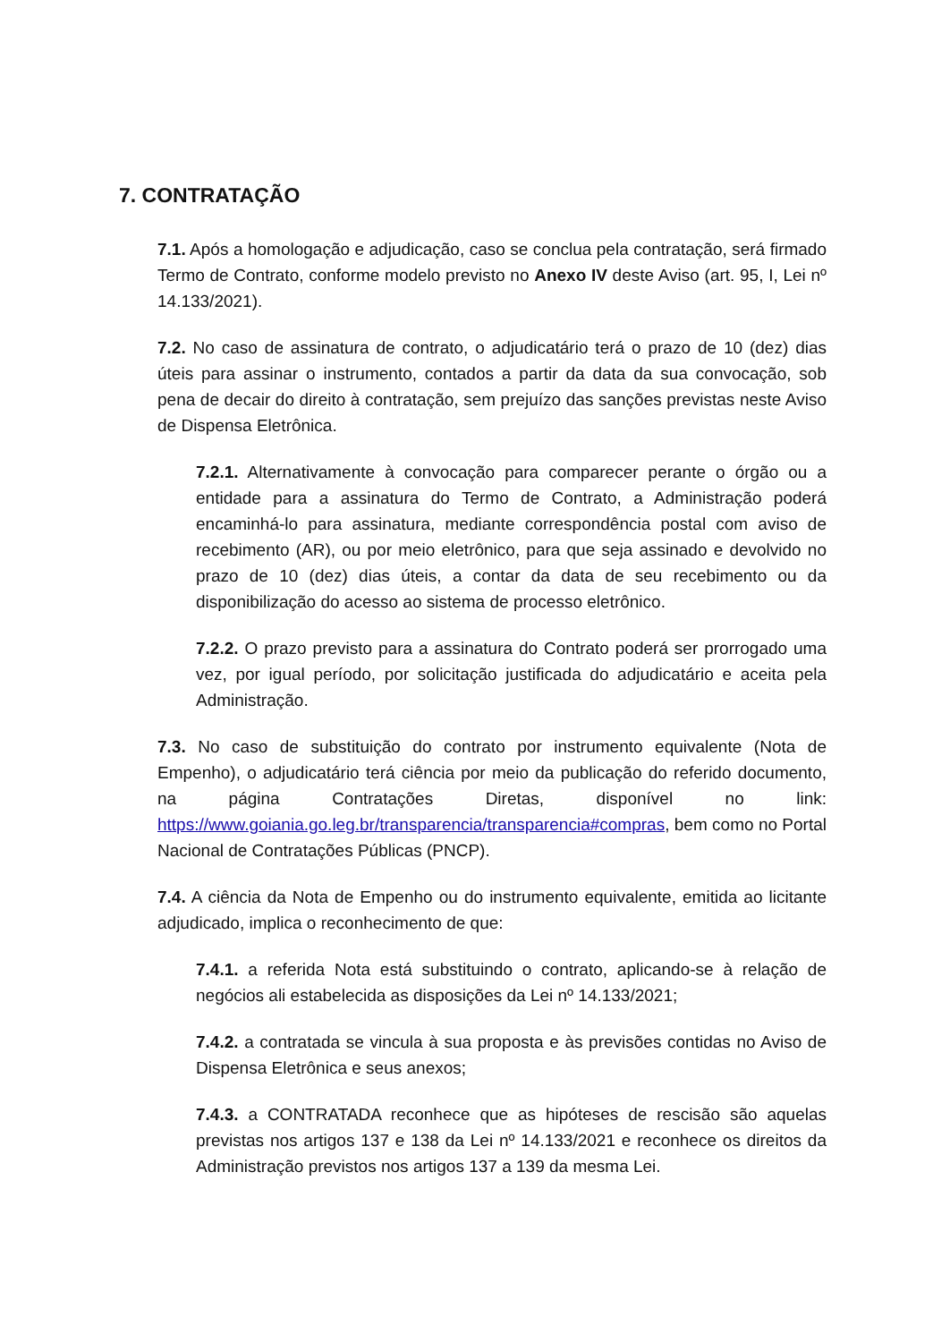7. CONTRATAÇÃO
7.1. Após a homologação e adjudicação, caso se conclua pela contratação, será firmado Termo de Contrato, conforme modelo previsto no Anexo IV deste Aviso (art. 95, I, Lei nº 14.133/2021).
7.2. No caso de assinatura de contrato, o adjudicatário terá o prazo de 10 (dez) dias úteis para assinar o instrumento, contados a partir da data da sua convocação, sob pena de decair do direito à contratação, sem prejuízo das sanções previstas neste Aviso de Dispensa Eletrônica.
7.2.1. Alternativamente à convocação para comparecer perante o órgão ou a entidade para a assinatura do Termo de Contrato, a Administração poderá encaminhá-lo para assinatura, mediante correspondência postal com aviso de recebimento (AR), ou por meio eletrônico, para que seja assinado e devolvido no prazo de 10 (dez) dias úteis, a contar da data de seu recebimento ou da disponibilização do acesso ao sistema de processo eletrônico.
7.2.2. O prazo previsto para a assinatura do Contrato poderá ser prorrogado uma vez, por igual período, por solicitação justificada do adjudicatário e aceita pela Administração.
7.3. No caso de substituição do contrato por instrumento equivalente (Nota de Empenho), o adjudicatário terá ciência por meio da publicação do referido documento, na página Contratações Diretas, disponível no link: https://www.goiania.go.leg.br/transparencia/transparencia#compras, bem como no Portal Nacional de Contratações Públicas (PNCP).
7.4. A ciência da Nota de Empenho ou do instrumento equivalente, emitida ao licitante adjudicado, implica o reconhecimento de que:
7.4.1. a referida Nota está substituindo o contrato, aplicando-se à relação de negócios ali estabelecida as disposições da Lei nº 14.133/2021;
7.4.2. a contratada se vincula à sua proposta e às previsões contidas no Aviso de Dispensa Eletrônica e seus anexos;
7.4.3. a CONTRATADA reconhece que as hipóteses de rescisão são aquelas previstas nos artigos 137 e 138 da Lei nº 14.133/2021 e reconhece os direitos da Administração previstos nos artigos 137 a 139 da mesma Lei.